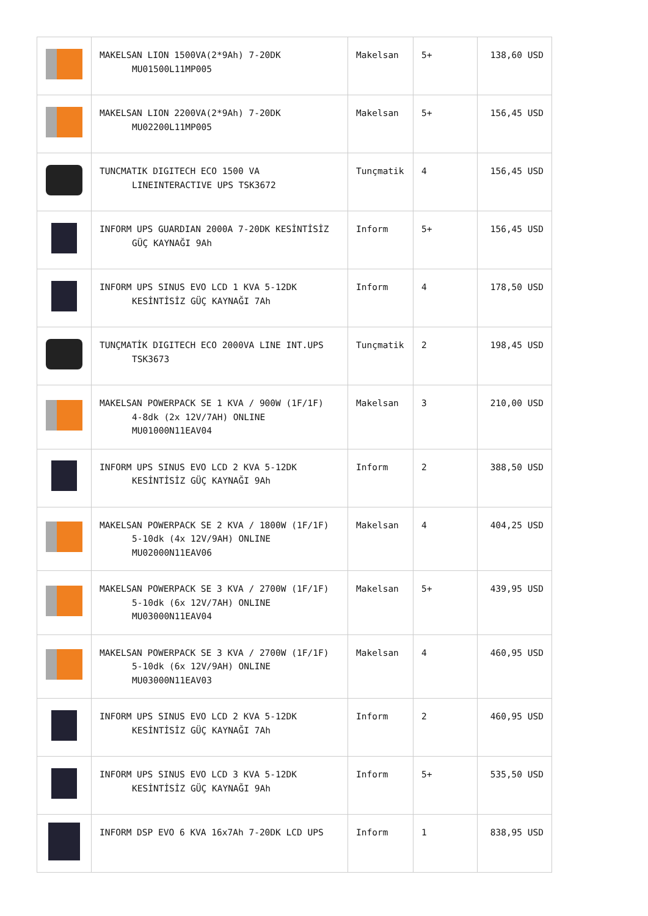| | MAKELSAN LION 1500VA(2*9Ah) 7-20DK MU01500L11MP005 | Makelsan | 5+ | 138,60 USD |
| | MAKELSAN LION 2200VA(2*9Ah) 7-20DK MU02200L11MP005 | Makelsan | 5+ | 156,45 USD |
| | TUNCMATIK DIGITECH ECO 1500 VA LINEINTERACTIVE UPS TSK3672 | Tunçmatik | 4 | 156,45 USD |
| | INFORM UPS GUARDIAN 2000A 7-20DK KESİNTİSİZ GÜÇ KAYNAĞI 9Ah | Inform | 5+ | 156,45 USD |
| | INFORM UPS SINUS EVO LCD 1 KVA 5-12DK KESİNTİSİZ GÜÇ KAYNAĞI 7Ah | Inform | 4 | 178,50 USD |
| | TUNÇMATİK DIGITECH ECO 2000VA LINE INT.UPS TSK3673 | Tunçmatik | 2 | 198,45 USD |
| | MAKELSAN POWERPACK SE 1 KVA / 900W (1F/1F) 4-8dk (2x 12V/7AH) ONLINE MU01000N11EAV04 | Makelsan | 3 | 210,00 USD |
| | INFORM UPS SINUS EVO LCD 2 KVA 5-12DK KESİNTİSİZ GÜÇ KAYNAĞI 9Ah | Inform | 2 | 388,50 USD |
| | MAKELSAN POWERPACK SE 2 KVA / 1800W (1F/1F) 5-10dk (4x 12V/9AH) ONLINE MU02000N11EAV06 | Makelsan | 4 | 404,25 USD |
| | MAKELSAN POWERPACK SE 3 KVA / 2700W (1F/1F) 5-10dk (6x 12V/7AH) ONLINE MU03000N11EAV04 | Makelsan | 5+ | 439,95 USD |
| | MAKELSAN POWERPACK SE 3 KVA / 2700W (1F/1F) 5-10dk (6x 12V/9AH) ONLINE MU03000N11EAV03 | Makelsan | 4 | 460,95 USD |
| | INFORM UPS SINUS EVO LCD 2 KVA 5-12DK KESİNTİSİZ GÜÇ KAYNAĞI 7Ah | Inform | 2 | 460,95 USD |
| | INFORM UPS SINUS EVO LCD 3 KVA 5-12DK KESİNTİSİZ GÜÇ KAYNAĞI 9Ah | Inform | 5+ | 535,50 USD |
| | INFORM DSP EVO 6 KVA 16x7Ah 7-20DK LCD UPS | Inform | 1 | 838,95 USD |